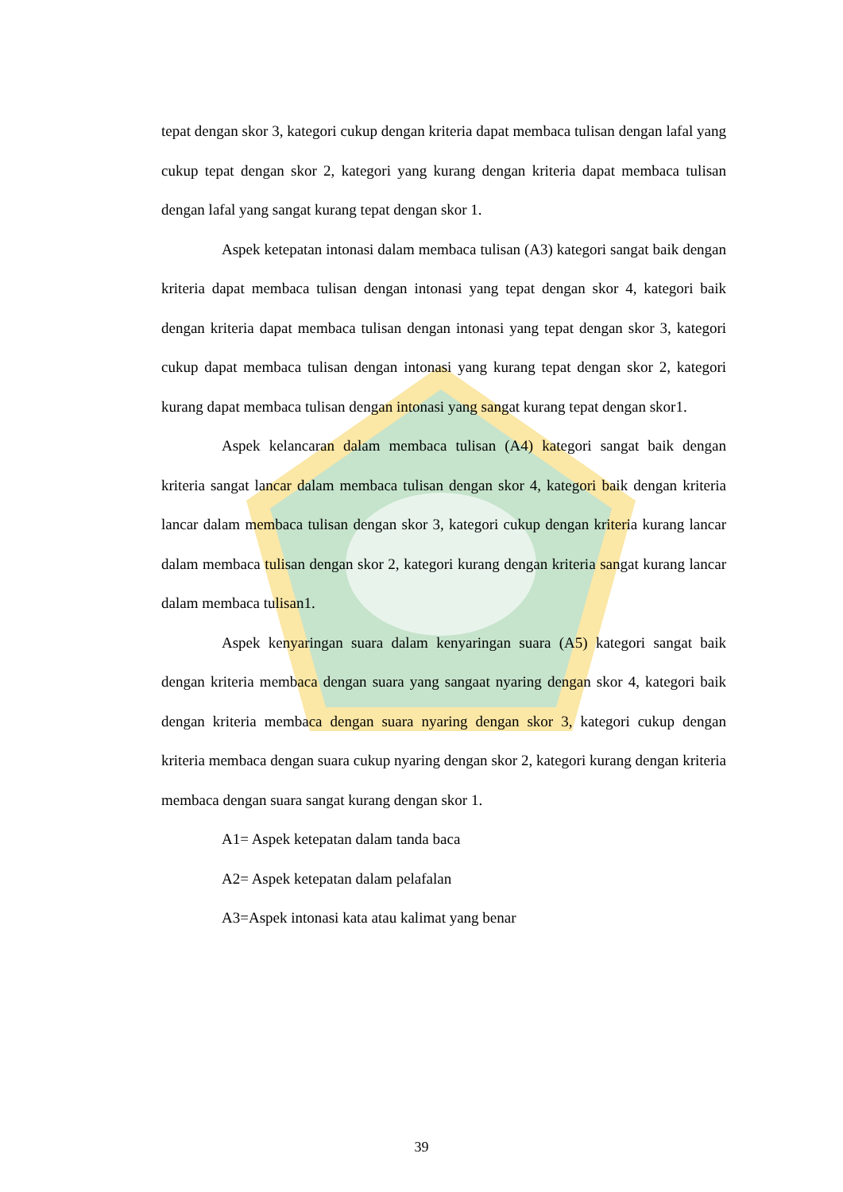tepat dengan skor 3, kategori cukup dengan kriteria dapat membaca tulisan dengan lafal yang cukup tepat dengan skor 2, kategori yang kurang dengan kriteria dapat membaca tulisan dengan lafal yang sangat kurang tepat dengan skor 1.
Aspek ketepatan intonasi dalam membaca tulisan (A3) kategori sangat baik dengan kriteria dapat membaca tulisan dengan intonasi yang tepat dengan skor 4, kategori baik dengan kriteria dapat membaca tulisan dengan intonasi yang tepat dengan skor 3, kategori cukup dapat membaca tulisan dengan intonasi yang kurang tepat dengan skor 2, kategori kurang dapat membaca tulisan dengan intonasi yang sangat kurang tepat dengan skor1.
Aspek kelancaran dalam membaca tulisan (A4) kategori sangat baik dengan kriteria sangat lancar dalam membaca tulisan dengan skor 4, kategori baik dengan kriteria lancar dalam membaca tulisan dengan skor 3, kategori cukup dengan kriteria kurang lancar dalam membaca tulisan dengan skor 2, kategori kurang dengan kriteria sangat kurang lancar dalam membaca tulisan1.
Aspek kenyaringan suara dalam kenyaringan suara (A5) kategori sangat baik dengan kriteria membaca dengan suara yang sangaat nyaring dengan skor 4, kategori baik dengan kriteria membaca dengan suara nyaring dengan skor 3, kategori cukup dengan kriteria membaca dengan suara cukup nyaring dengan skor 2, kategori kurang dengan kriteria membaca dengan suara sangat kurang dengan skor 1.
A1= Aspek ketepatan dalam tanda baca
A2= Aspek ketepatan dalam pelafalan
A3=Aspek intonasi kata atau kalimat yang benar
39